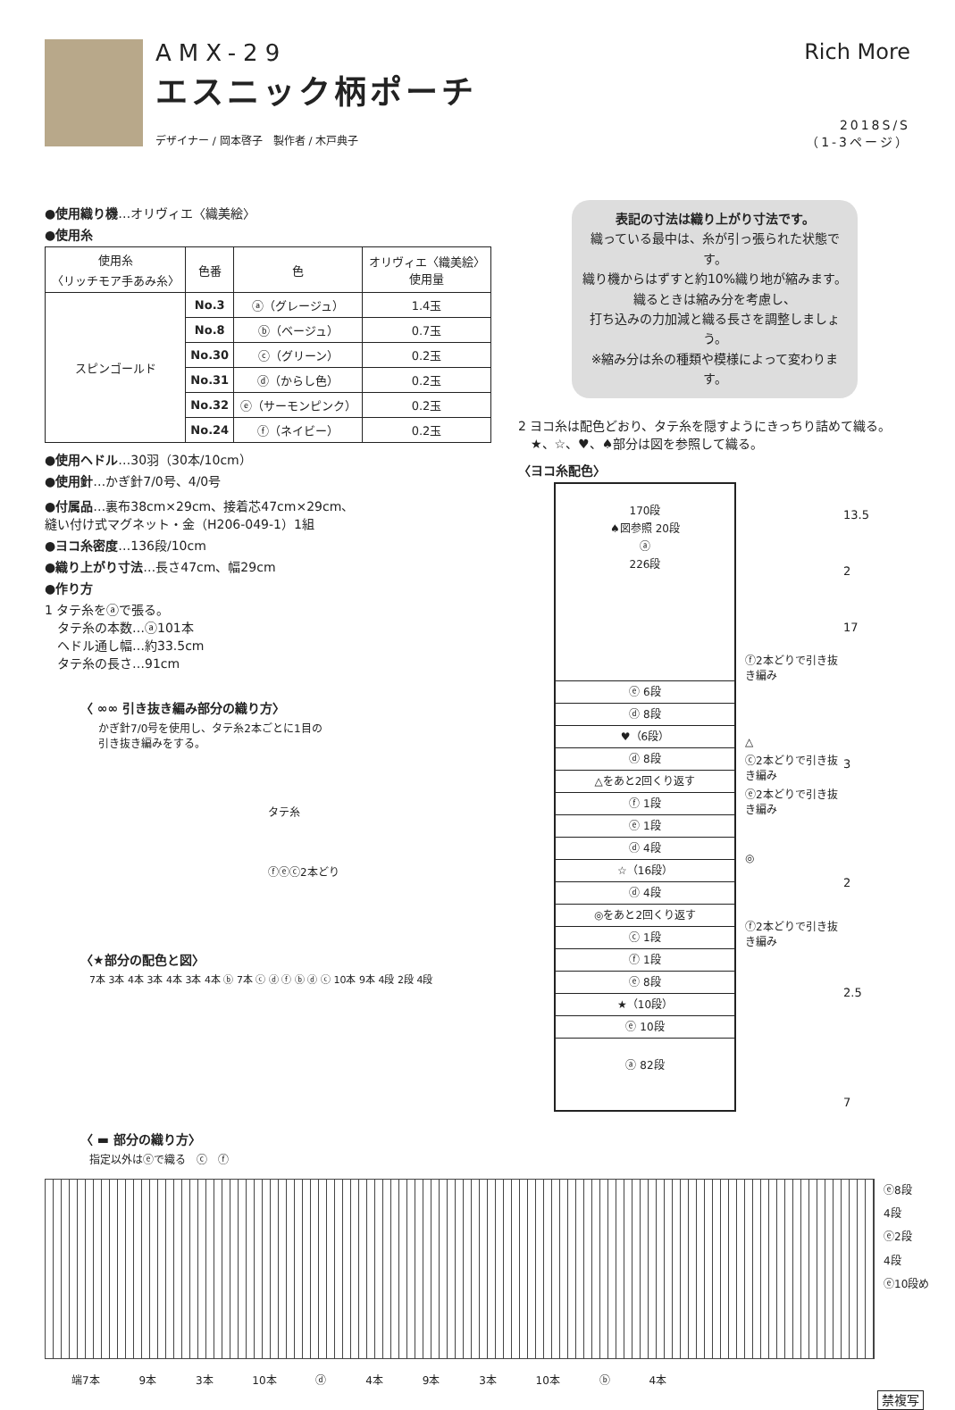AMX-29
エスニック柄ポーチ
デザイナー / 岡本啓子　製作者 / 木戸典子
Rich More
2018S/S
（1-3ページ）
●使用織り機…オリヴィエ〈織美絵〉
●使用糸
| 使用糸 〈リッチモア手あみ糸〉 | 色番 | 色 | オリヴィエ〈織美絵〉 使用量 |
| --- | --- | --- | --- |
| スピンゴールド | No.3 | ⓐ（グレージュ） | 1.4玉 |
| | No.8 | ⓑ（ベージュ） | 0.7玉 |
| | No.30 | ⓒ（グリーン） | 0.2玉 |
| | No.31 | ⓓ（からし色） | 0.2玉 |
| | No.32 | ⓔ（サーモンピンク） | 0.2玉 |
| | No.24 | ⓕ（ネイビー） | 0.2玉 |
●使用ヘドル…30羽（30本/10cm）
●使用針…かぎ針7/0号、4/0号
●付属品…裏布38cm×29cm、接着芯47cm×29cm、
縫い付け式マグネット・金（H206-049-1）1組
●ヨコ糸密度…136段/10cm
●織り上がり寸法…長さ47cm、幅29cm
●作り方
1 タテ糸をⓐで張る。
　タテ糸の本数…ⓐ101本
　ヘドル通し幅…約33.5cm
　タテ糸の長さ…91cm
〈 ∞∞ 引き抜き編み部分の織り方〉
かぎ針7/0号を使用し、タテ糸2本ごとに1目の
引き抜き編みをする。
タテ糸
ⓕⓔⓒ2本どり
〈★部分の配色と図〉
7本 3本 4本 3本 4本 3本 4本 ⓑ 7本 ⓒ ⓓ ⓕ ⓑ ⓓ ⓒ 10本 9本 4段 2段 4段
表記の寸法は織り上がり寸法です。
織っている最中は、糸が引っ張られた状態です。
織り機からはずすと約10%織り地が縮みます。
織るときは縮み分を考慮し、
打ち込みの力加減と織る長さを調整しましょう。
※縮み分は糸の種類や模様によって変わります。
2 ヨコ糸は配色どおり、タテ糸を隠すようにきっちり詰めて織る。
　★、☆、♥、♠部分は図を参照して織る。
〈ヨコ糸配色〉
170段
♠図参照 20段
ⓐ
226段
ⓔ 6段
ⓓ 8段
♥（6段）
ⓓ 8段
△をあと2回くり返す
ⓕ 1段
ⓔ 1段
ⓓ 4段
☆（16段）
ⓓ 4段
◎をあと2回くり返す
ⓒ 1段
ⓕ 1段
ⓔ 8段
★（10段）
ⓔ 10段
ⓐ 82段
ⓕ2本どりで引き抜き編み
△
ⓒ2本どりで引き抜き編み
ⓔ2本どりで引き抜き編み
◎
ⓕ2本どりで引き抜き編み
13.5
2
17
3
2
2.5
7
〈 ▬ 部分の織り方〉
指定以外はⓔで織る　ⓒ　ⓕ
ⓔ8段
4段
ⓔ2段
4段
ⓔ10段め
端7本 9本 3本 10本 ⓓ 4本 9本 3本 10本 ⓑ 4本
禁複写